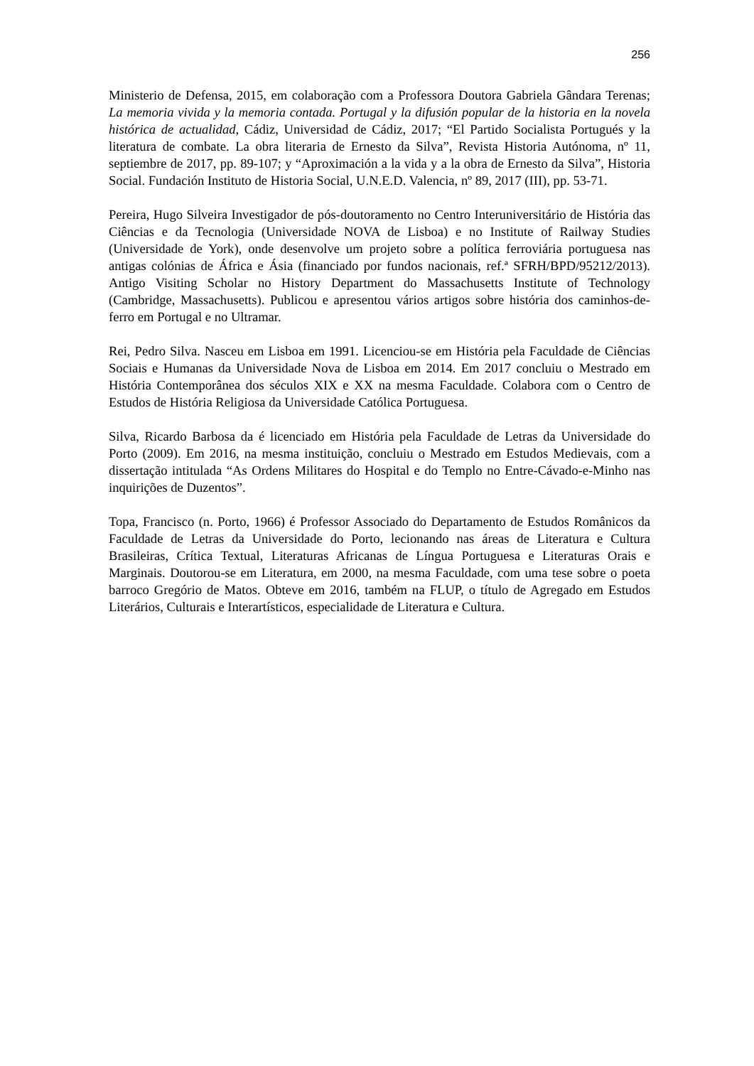256
Ministerio de Defensa, 2015, em colaboração com a Professora Doutora Gabriela Gândara Terenas; La memoria vivida y la memoria contada. Portugal y la difusión popular de la historia en la novela histórica de actualidad, Cádiz, Universidad de Cádiz, 2017; “El Partido Socialista Portugués y la literatura de combate. La obra literaria de Ernesto da Silva”, Revista Historia Autónoma, nº 11, septiembre de 2017, pp. 89-107; y “Aproximación a la vida y a la obra de Ernesto da Silva”, Historia Social. Fundación Instituto de Historia Social, U.N.E.D. Valencia, nº 89, 2017 (III), pp. 53-71.
Pereira, Hugo Silveira Investigador de pós-doutoramento no Centro Interuniversitário de História das Ciências e da Tecnologia (Universidade NOVA de Lisboa) e no Institute of Railway Studies (Universidade de York), onde desenvolve um projeto sobre a política ferroviária portuguesa nas antigas colónias de África e Ásia (financiado por fundos nacionais, ref.ª SFRH/BPD/95212/2013). Antigo Visiting Scholar no History Department do Massachusetts Institute of Technology (Cambridge, Massachusetts). Publicou e apresentou vários artigos sobre história dos caminhos-de-ferro em Portugal e no Ultramar.
Rei, Pedro Silva. Nasceu em Lisboa em 1991. Licenciou-se em História pela Faculdade de Ciências Sociais e Humanas da Universidade Nova de Lisboa em 2014. Em 2017 concluiu o Mestrado em História Contemporânea dos séculos XIX e XX na mesma Faculdade. Colabora com o Centro de Estudos de História Religiosa da Universidade Católica Portuguesa.
Silva, Ricardo Barbosa da é licenciado em História pela Faculdade de Letras da Universidade do Porto (2009). Em 2016, na mesma instituição, concluiu o Mestrado em Estudos Medievais, com a dissertação intitulada “As Ordens Militares do Hospital e do Templo no Entre-Cávado-e-Minho nas inquirições de Duzentos”.
Topa, Francisco (n. Porto, 1966) é Professor Associado do Departamento de Estudos Românicos da Faculdade de Letras da Universidade do Porto, lecionando nas áreas de Literatura e Cultura Brasileiras, Crítica Textual, Literaturas Africanas de Língua Portuguesa e Literaturas Orais e Marginais. Doutorou-se em Literatura, em 2000, na mesma Faculdade, com uma tese sobre o poeta barroco Gregório de Matos. Obteve em 2016, também na FLUP, o título de Agregado em Estudos Literários, Culturais e Interartísticos, especialidade de Literatura e Cultura.